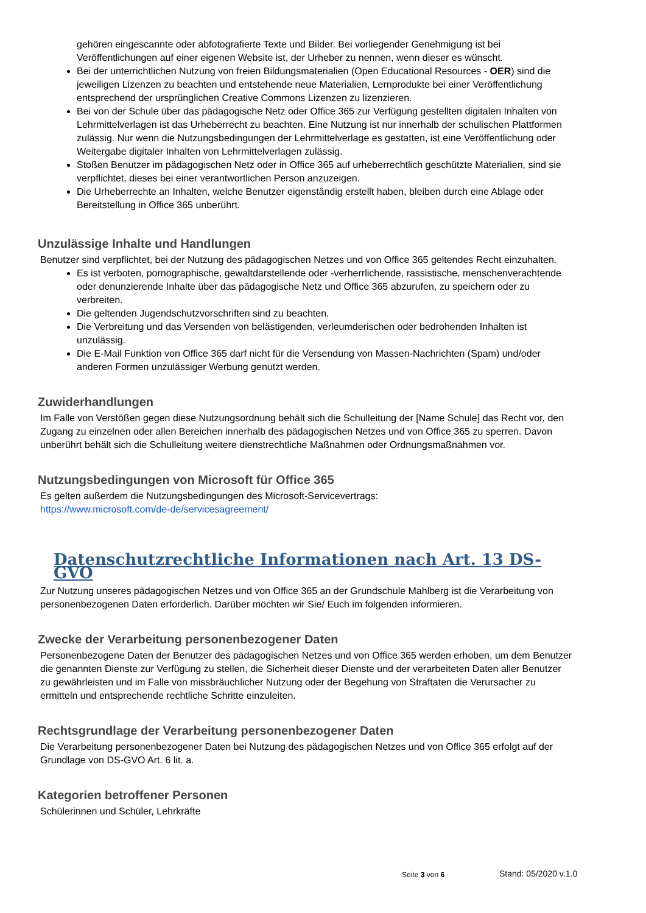gehören eingescannte oder abfotografierte Texte und Bilder. Bei vorliegender Genehmigung ist bei Veröffentlichungen auf einer eigenen Website ist, der Urheber zu nennen, wenn dieser es wünscht.
Bei der unterrichtlichen Nutzung von freien Bildungsmaterialien (Open Educational Resources - OER) sind die jeweiligen Lizenzen zu beachten und entstehende neue Materialien, Lernprodukte bei einer Veröffentlichung entsprechend der ursprünglichen Creative Commons Lizenzen zu lizenzieren.
Bei von der Schule über das pädagogische Netz oder Office 365 zur Verfügung gestellten digitalen Inhalten von Lehrmittelverlagen ist das Urheberrecht zu beachten. Eine Nutzung ist nur innerhalb der schulischen Plattformen zulässig. Nur wenn die Nutzungsbedingungen der Lehrmittelverlage es gestatten, ist eine Veröffentlichung oder Weitergabe digitaler Inhalten von Lehrmittelverlagen zulässig.
Stoßen Benutzer im pädagogischen Netz oder in Office 365 auf urheberrechtlich geschützte Materialien, sind sie verpflichtet, dieses bei einer verantwortlichen Person anzuzeigen.
Die Urheberrechte an Inhalten, welche Benutzer eigenständig erstellt haben, bleiben durch eine Ablage oder Bereitstellung in Office 365 unberührt.
Unzulässige Inhalte und Handlungen
Benutzer sind verpflichtet, bei der Nutzung des pädagogischen Netzes und von Office 365 geltendes Recht einzuhalten.
Es ist verboten, pornographische, gewaltdarstellende oder -verherrlichende, rassistische, menschenverachtende oder denunzierende Inhalte über das pädagogische Netz und Office 365 abzurufen, zu speichern oder zu verbreiten.
Die geltenden Jugendschutzvorschriften sind zu beachten.
Die Verbreitung und das Versenden von belästigenden, verleumderischen oder bedrohenden Inhalten ist unzulässig.
Die E-Mail Funktion von Office 365 darf nicht für die Versendung von Massen-Nachrichten (Spam) und/oder anderen Formen unzulässiger Werbung genutzt werden.
Zuwiderhandlungen
Im Falle von Verstößen gegen diese Nutzungsordnung behält sich die Schulleitung der [Name Schule] das Recht vor, den Zugang zu einzelnen oder allen Bereichen innerhalb des pädagogischen Netzes und von Office 365 zu sperren. Davon unberührt behält sich die Schulleitung weitere dienstrechtliche Maßnahmen oder Ordnungsmaßnahmen vor.
Nutzungsbedingungen von Microsoft für Office 365
Es gelten außerdem die Nutzungsbedingungen des Microsoft-Servicevertrags:
https://www.microsoft.com/de-de/servicesagreement/
Datenschutzrechtliche Informationen nach Art. 13 DS-GVO
Zur Nutzung unseres pädagogischen Netzes und von Office 365 an der Grundschule Mahlberg ist die Verarbeitung von personenbezogenen Daten erforderlich. Darüber möchten wir Sie/ Euch im folgenden informieren.
Zwecke der Verarbeitung personenbezogener Daten
Personenbezogene Daten der Benutzer des pädagogischen Netzes und von Office 365 werden erhoben, um dem Benutzer die genannten Dienste zur Verfügung zu stellen, die Sicherheit dieser Dienste und der verarbeiteten Daten aller Benutzer zu gewährleisten und im Falle von missbräuchlicher Nutzung oder der Begehung von Straftaten die Verursacher zu ermitteln und entsprechende rechtliche Schritte einzuleiten.
Rechtsgrundlage der Verarbeitung personenbezogener Daten
Die Verarbeitung personenbezogener Daten bei Nutzung des pädagogischen Netzes und von Office 365 erfolgt auf der Grundlage von DS-GVO Art. 6 lit. a.
Kategorien betroffener Personen
Schülerinnen und Schüler, Lehrkräfte
Seite 3 von 6 Stand: 05/2020 v.1.0